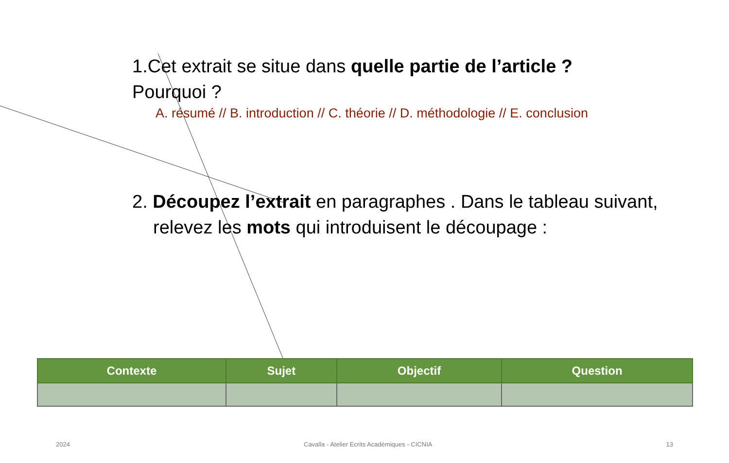1.Cet extrait se situe dans quelle partie de l’article ? Pourquoi ?
A. résumé // B. introduction // C. théorie // D. méthodologie // E. conclusion
2. Découpez l’extrait en paragraphes . Dans le tableau suivant, relevez les mots qui introduisent le découpage :
| Contexte | Sujet | Objectif | Question |
| --- | --- | --- | --- |
2024 Cavalla - Atelier Ecrits Académiques - CICNIA 13